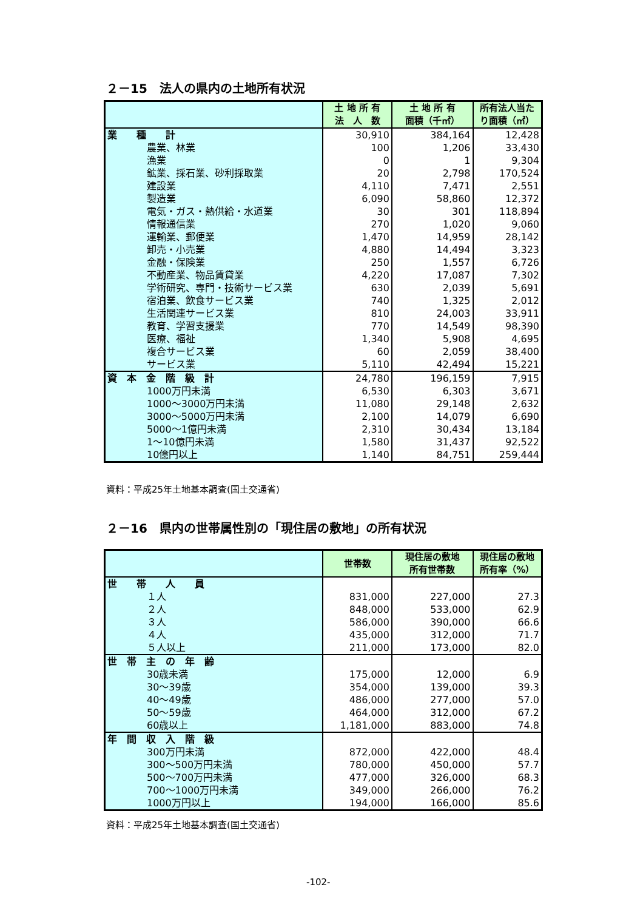２－15　法人の県内の土地所有状況
| | 土 地 所 有 法 人 数 | 土 地 所 有 面積（千㎡） | 所有法人当た り面積（㎡） |
| --- | --- | --- | --- |
| 業 種 計 | 30,910 | 384,164 | 12,428 |
| 農業、林業 | 100 | 1,206 | 33,430 |
| 漁業 | 0 | 1 | 9,304 |
| 鉱業、採石業、砂利採取業 | 20 | 2,798 | 170,524 |
| 建設業 | 4,110 | 7,471 | 2,551 |
| 製造業 | 6,090 | 58,860 | 12,372 |
| 電気・ガス・熱供給・水道業 | 30 | 301 | 118,894 |
| 情報通信業 | 270 | 1,020 | 9,060 |
| 運輸業、郵便業 | 1,470 | 14,959 | 28,142 |
| 卸売・小売業 | 4,880 | 14,494 | 3,323 |
| 金融・保険業 | 250 | 1,557 | 6,726 |
| 不動産業、物品賃貸業 | 4,220 | 17,087 | 7,302 |
| 学術研究、専門・技術サービス業 | 630 | 2,039 | 5,691 |
| 宿泊業、飲食サービス業 | 740 | 1,325 | 2,012 |
| 生活関連サービス業 | 810 | 24,003 | 33,911 |
| 教育、学習支援業 | 770 | 14,549 | 98,390 |
| 医療、福祉 | 1,340 | 5,908 | 4,695 |
| 複合サービス業 | 60 | 2,059 | 38,400 |
| サービス業 | 5,110 | 42,494 | 15,221 |
| 資 本 金 階 級 計 | 24,780 | 196,159 | 7,915 |
| 1000万円未満 | 6,530 | 6,303 | 3,671 |
| 1000～3000万円未満 | 11,080 | 29,148 | 2,632 |
| 3000～5000万円未満 | 2,100 | 14,079 | 6,690 |
| 5000～1億円未満 | 2,310 | 30,434 | 13,184 |
| 1～10億円未満 | 1,580 | 31,437 | 92,522 |
| 10億円以上 | 1,140 | 84,751 | 259,444 |
資料：平成25年土地基本調査(国土交通省)
２－16　県内の世帯属性別の「現住居の敷地」の所有状況
| | 世帯数 | 現住居の敷地 所有世帯数 | 現住居の敷地 所有率（%） |
| --- | --- | --- | --- |
| 世 帯 人 員 | | | |
| １人 | 831,000 | 227,000 | 27.3 |
| ２人 | 848,000 | 533,000 | 62.9 |
| ３人 | 586,000 | 390,000 | 66.6 |
| ４人 | 435,000 | 312,000 | 71.7 |
| ５人以上 | 211,000 | 173,000 | 82.0 |
| 世 帯 主 の 年 齢 | | | |
| 30歳未満 | 175,000 | 12,000 | 6.9 |
| 30～39歳 | 354,000 | 139,000 | 39.3 |
| 40～49歳 | 486,000 | 277,000 | 57.0 |
| 50～59歳 | 464,000 | 312,000 | 67.2 |
| 60歳以上 | 1,181,000 | 883,000 | 74.8 |
| 年 間 収 入 階 級 | | | |
| 300万円未満 | 872,000 | 422,000 | 48.4 |
| 300～500万円未満 | 780,000 | 450,000 | 57.7 |
| 500～700万円未満 | 477,000 | 326,000 | 68.3 |
| 700～1000万円未満 | 349,000 | 266,000 | 76.2 |
| 1000万円以上 | 194,000 | 166,000 | 85.6 |
資料：平成25年土地基本調査(国土交通省)
-102-